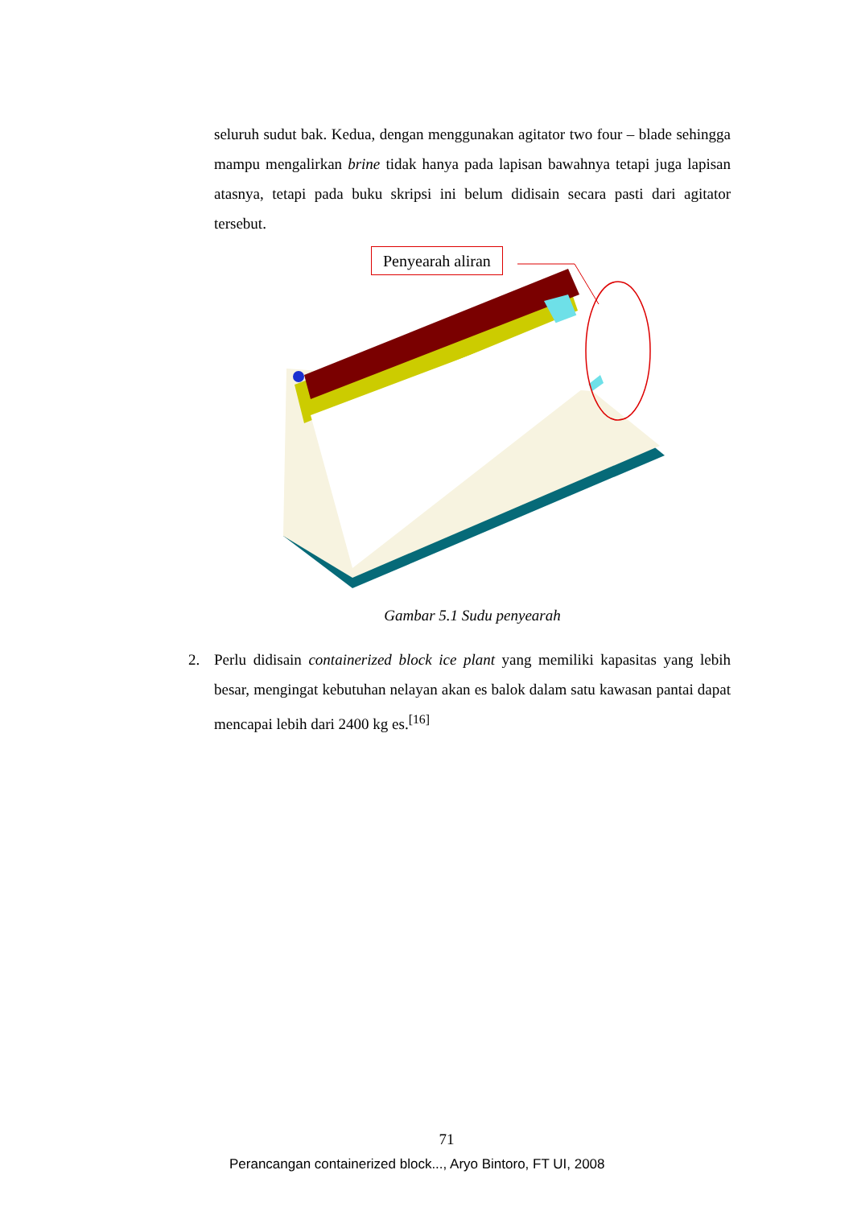seluruh sudut bak. Kedua, dengan menggunakan agitator two four – blade sehingga mampu mengalirkan brine tidak hanya pada lapisan bawahnya tetapi juga lapisan atasnya, tetapi pada buku skripsi ini belum didisain secara pasti dari agitator tersebut.
Penyearah aliran
Gambar 5.1 Sudu penyearah
2. Perlu didisain containerized block ice plant yang memiliki kapasitas yang lebih besar, mengingat kebutuhan nelayan akan es balok dalam satu kawasan pantai dapat mencapai lebih dari 2400 kg es.<sup>[16]</sup>
71
Perancangan containerized block..., Aryo Bintoro, FT UI, 2008